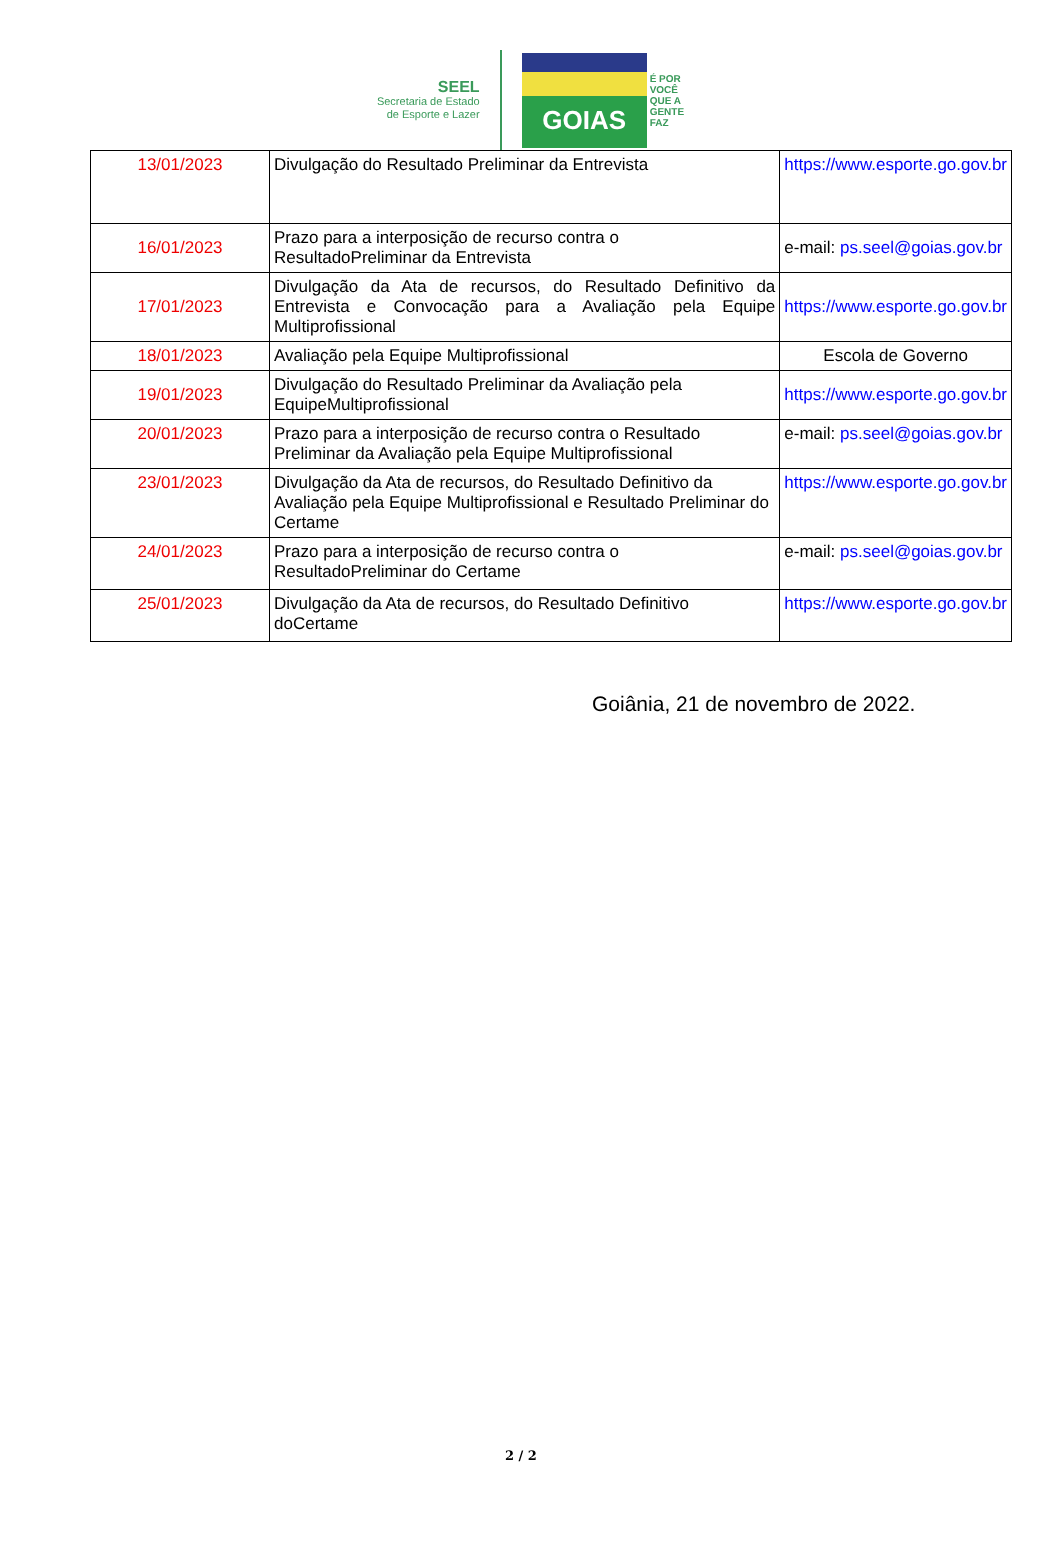SEEL
Secretaria de Estado
de Esporte e Lazer
GOIAS
É POR
VOCÊ
QUE A
GENTE
FAZ
| 13/01/2023 | Divulgação do Resultado Preliminar da Entrevista | https://www.esporte.go.gov.br |
| 16/01/2023 | Prazo para a interposição de recurso contra o ResultadoPreliminar da Entrevista | e-mail: ps.seel@goias.gov.br |
| 17/01/2023 | Divulgação da Ata de recursos, do Resultado Definitivo da Entrevista e Convocação para a Avaliação pela Equipe Multiprofissional | https://www.esporte.go.gov.br |
| 18/01/2023 | Avaliação pela Equipe Multiprofissional | Escola de Governo |
| 19/01/2023 | Divulgação do Resultado Preliminar da Avaliação pela EquipeMultiprofissional | https://www.esporte.go.gov.br |
| 20/01/2023 | Prazo para a interposição de recurso contra o Resultado Preliminar da Avaliação pela Equipe Multiprofissional | e-mail: ps.seel@goias.gov.br |
| 23/01/2023 | Divulgação da Ata de recursos, do Resultado Definitivo da Avaliação pela Equipe Multiprofissional e Resultado Preliminar do Certame | https://www.esporte.go.gov.br |
| 24/01/2023 | Prazo para a interposição de recurso contra o ResultadoPreliminar do Certame | e-mail: ps.seel@goias.gov.br |
| 25/01/2023 | Divulgação da Ata de recursos, do Resultado Definitivo doCertame | https://www.esporte.go.gov.br |
Goiânia, 21 de novembro de 2022.
2 / 2